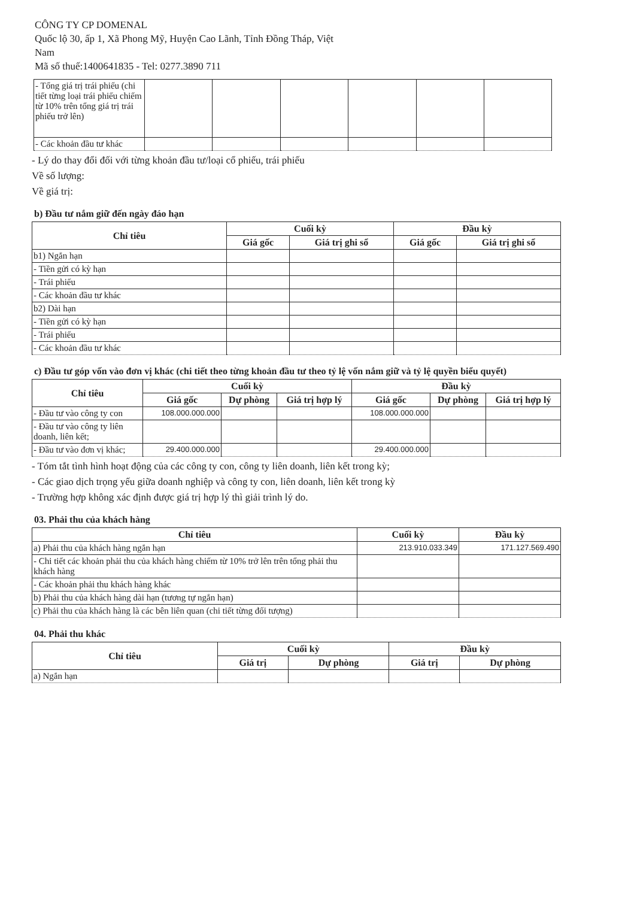CÔNG TY CP DOMENAL
Quốc lộ 30, ấp 1, Xã Phong Mỹ, Huyện Cao Lãnh, Tỉnh Đồng Tháp, Việt
Nam
Mã số thuế:1400641835 - Tel: 0277.3890 711
| - Tổng giá trị trái phiếu (chi tiết từng loại trái phiếu chiếm từ 10% trên tổng giá trị trái phiếu trở lên) | | | | | | |
| - Các khoản đầu tư khác | | | | | | |
- Lý do thay đổi đối với từng khoản đầu tư/loại cổ phiếu, trái phiếu
Về số lượng:
Về giá trị:
b) Đầu tư nắm giữ đến ngày đáo hạn
| Chỉ tiêu | Cuối kỳ | | Đầu kỳ | |
| --- | --- | --- | --- | --- |
| | Giá gốc | Giá trị ghi sổ | Giá gốc | Giá trị ghi sổ |
| b1) Ngắn hạn | | | | |
| - Tiền gửi có kỳ hạn | | | | |
| - Trái phiếu | | | | |
| - Các khoản đầu tư khác | | | | |
| b2) Dài hạn | | | | |
| - Tiền gửi có kỳ hạn | | | | |
| - Trái phiếu | | | | |
| - Các khoản đầu tư khác | | | | |
c) Đầu tư góp vốn vào đơn vị khác (chi tiết theo từng khoản đầu tư theo tỷ lệ vốn nắm giữ và tỷ lệ quyền biểu quyết)
| Chỉ tiêu | Cuối kỳ | | | Đầu kỳ | | |
| --- | --- | --- | --- | --- | --- | --- |
| | Giá gốc | Dự phòng | Giá trị hợp lý | Giá gốc | Dự phòng | Giá trị hợp lý |
| - Đầu tư vào công ty con | 108.000.000.000 | | | 108.000.000.000 | | |
| - Đầu tư vào công ty liên doanh, liên kết; | | | | | | |
| - Đầu tư vào đơn vị khác; | 29.400.000.000 | | | 29.400.000.000 | | |
- Tóm tắt tình hình hoạt động của các công ty con, công ty liên doanh, liên kết trong kỳ;
- Các giao dịch trọng yếu giữa doanh nghiệp và công ty con, liên doanh, liên kết trong kỳ
- Trường hợp không xác định được giá trị hợp lý thì giải trình lý do.
03. Phải thu của khách hàng
| Chỉ tiêu | Cuối kỳ | Đầu kỳ |
| --- | --- | --- |
| a) Phải thu của khách hàng ngắn hạn | 213.910.033.349 | 171.127.569.490 |
| - Chi tiết các khoản phải thu của khách hàng chiếm từ 10% trở lên trên tổng phải thu khách hàng | | |
| - Các khoản phải thu khách hàng khác | | |
| b) Phải thu của khách hàng dài hạn (tương tự ngắn hạn) | | |
| c) Phải thu của khách hàng là các bên liên quan (chi tiết từng đối tượng) | | |
04. Phải thu khác
| Chỉ tiêu | Cuối kỳ | | Đầu kỳ | |
| --- | --- | --- | --- | --- |
| | Giá trị | Dự phòng | Giá trị | Dự phòng |
| a) Ngắn hạn | | | | |